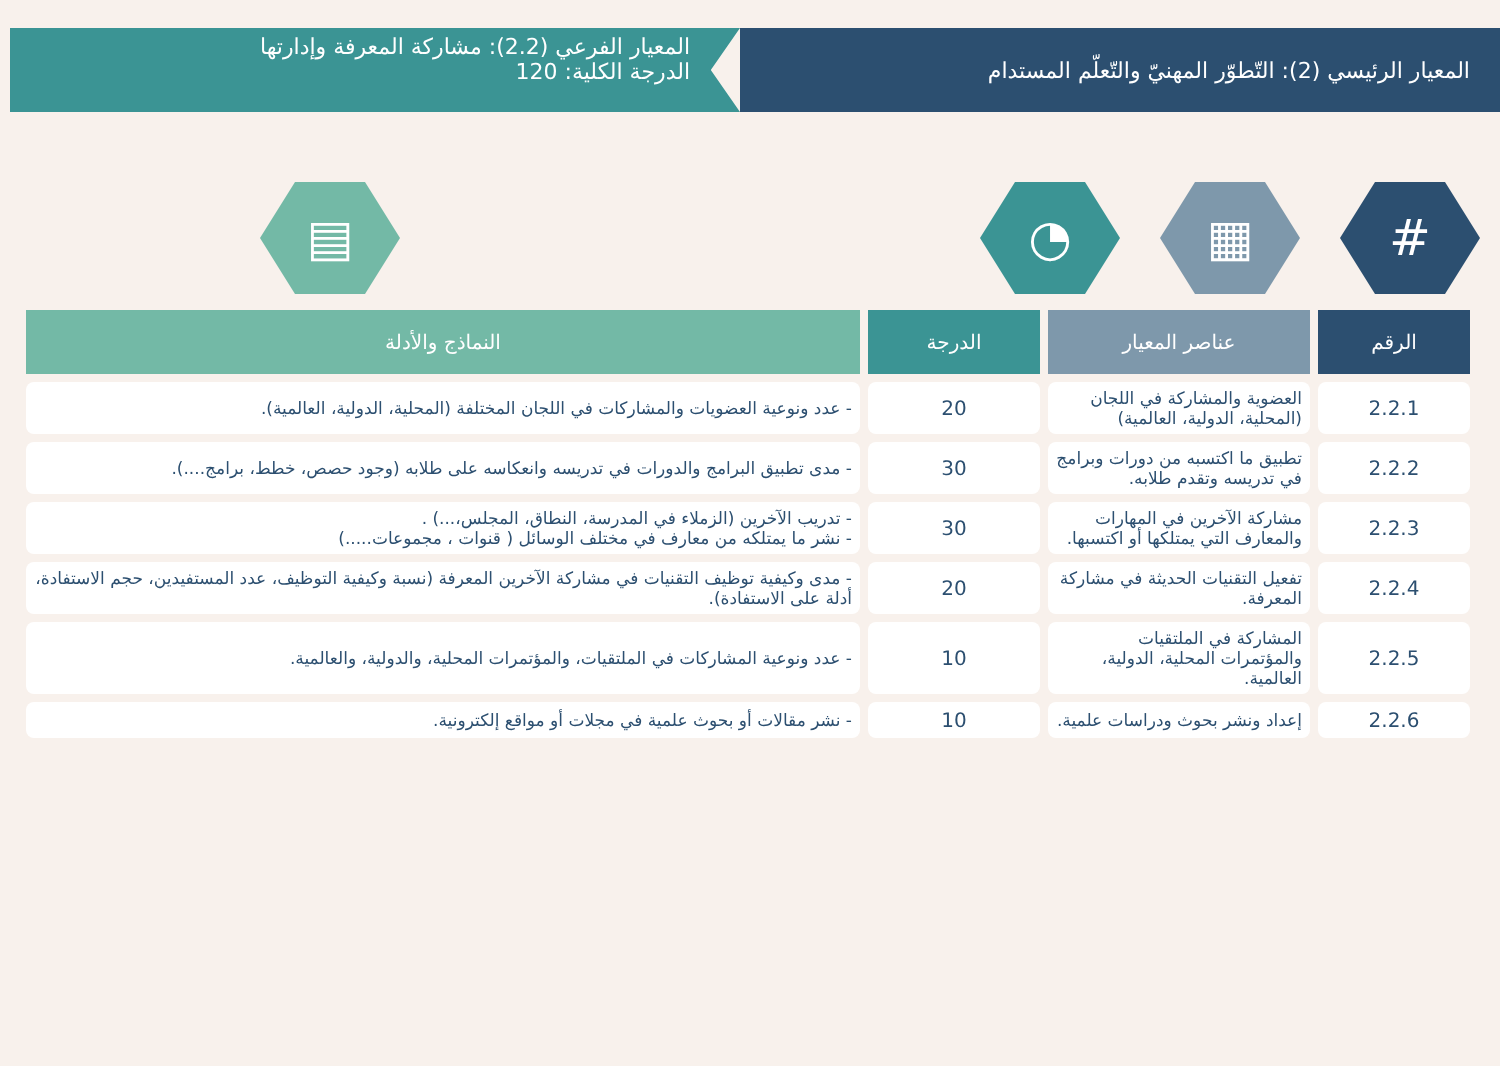المعيار الرئيسي (2): التّطوّر المهنيّ والتّعلّم المستدام
المعيار الفرعي (2.2): مشاركة المعرفة وإدارتها
الدرجة الكلية: 120
# ▦ ◔ ▤
| الرقم | عناصر المعيار | الدرجة | النماذج والأدلة |
| --- | --- | --- | --- |
| 2.2.1 | العضوية والمشاركة في اللجان (المحلية، الدولية، العالمية) | 20 | - عدد ونوعية العضويات والمشاركات في اللجان المختلفة (المحلية، الدولية، العالمية). |
| 2.2.2 | تطبيق ما اكتسبه من دورات وبرامج في تدريسه وتقدم طلابه. | 30 | - مدى تطبيق البرامج والدورات في تدريسه وانعكاسه على طلابه (وجود حصص، خطط، برامج....). |
| 2.2.3 | مشاركة الآخرين في المهارات والمعارف التي يمتلكها أو اكتسبها. | 30 | - تدريب الآخرين (الزملاء في المدرسة، النطاق، المجلس،...) . - نشر ما يمتلكه من معارف في مختلف الوسائل ( قنوات ، مجموعات.....) |
| 2.2.4 | تفعيل التقنيات الحديثة في مشاركة المعرفة. | 20 | - مدى وكيفية توظيف التقنيات في مشاركة الآخرين المعرفة (نسبة وكيفية التوظيف، عدد المستفيدين، حجم الاستفادة، أدلة على الاستفادة). |
| 2.2.5 | المشاركة في الملتقيات والمؤتمرات المحلية، الدولية، العالمية. | 10 | - عدد ونوعية المشاركات في الملتقيات، والمؤتمرات المحلية، والدولية، والعالمية. |
| 2.2.6 | إعداد ونشر بحوث ودراسات علمية. | 10 | - نشر مقالات أو بحوث علمية في مجلات أو مواقع إلكترونية. |